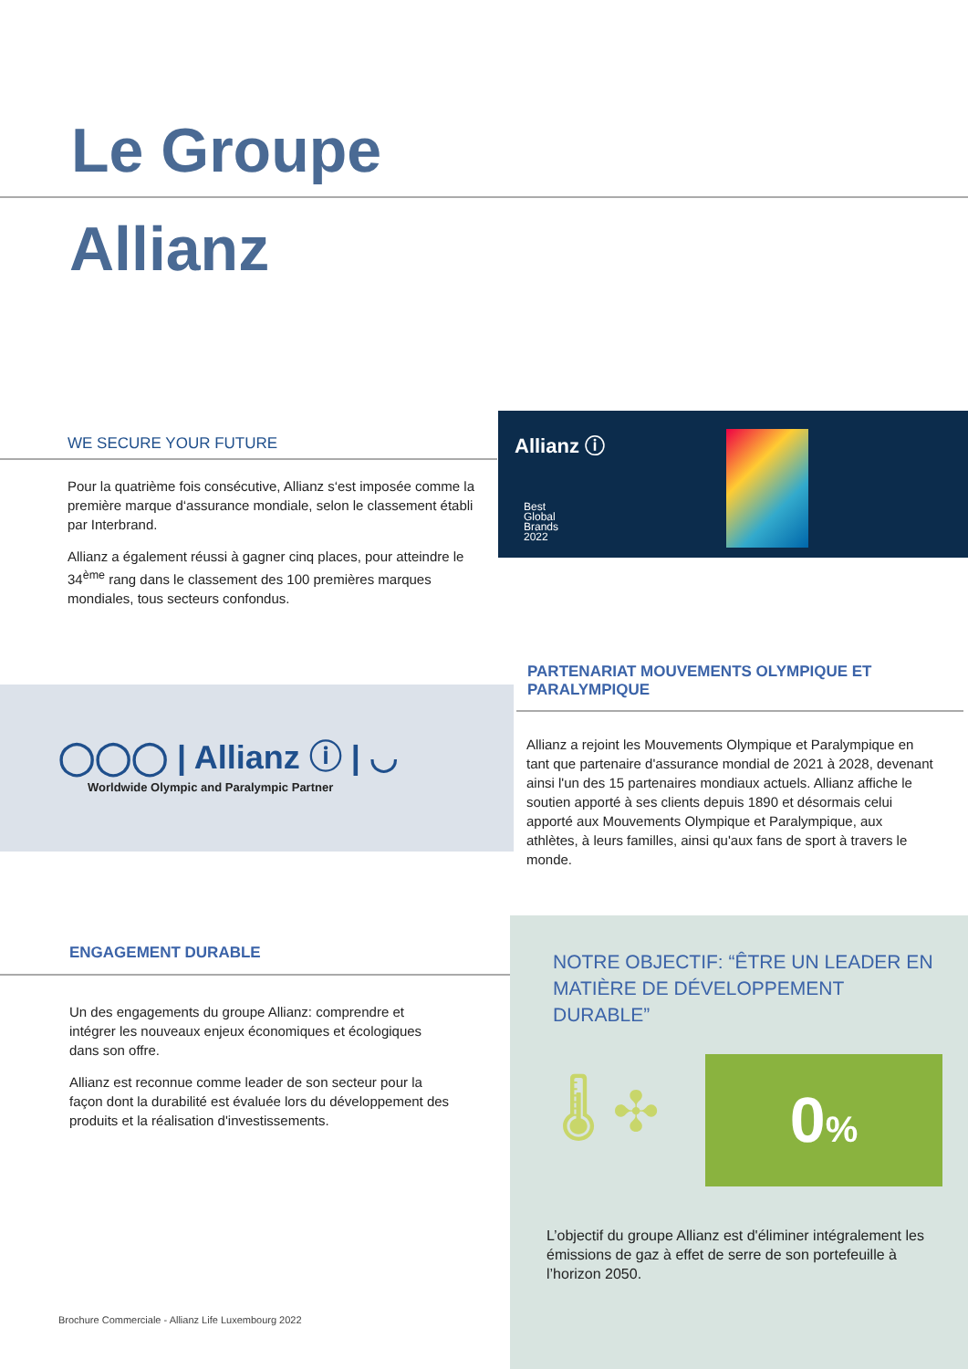Le Groupe
Allianz
WE SECURE YOUR FUTURE
Pour la quatrième fois consécutive, Allianz s‘est imposée comme la première marque d‘assurance mondiale, selon le classement établi par Interbrand.
Allianz a également réussi à gagner cinq places, pour atteindre le 34<sup>ème</sup> rang dans le classement des 100 premières marques mondiales, tous secteurs confondus.
Allianz ⓘ
Best
Global
Brands
2022
PARTENARIAT MOUVEMENTS OLYMPIQUE ET PARALYMPIQUE
◯◯◯ | Allianz ⓘ | ◡
Worldwide Olympic and Paralympic Partner
Allianz a rejoint les Mouvements Olympique et Paralympique en tant que partenaire d'assurance mondial de 2021 à 2028, devenant ainsi l'un des 15 partenaires mondiaux actuels. Allianz affiche le soutien apporté à ses clients depuis 1890 et désormais celui apporté aux Mouvements Olympique et Paralympique, aux athlètes, à leurs familles, ainsi qu'aux fans de sport à travers le monde.
ENGAGEMENT DURABLE
Un des engagements du groupe Allianz: comprendre et intégrer les nouveaux enjeux économiques et écologiques dans son offre.
Allianz est reconnue comme leader de son secteur pour la façon dont la durabilité est évaluée lors du développement des produits et la réalisation d'investissements.
Brochure Commerciale - Allianz Life Luxembourg 2022
NOTRE OBJECTIF: “ÊTRE UN LEADER EN MATIÈRE DE DÉVELOPPEMENT DURABLE”
🌡 ✣ 0%
L’objectif du groupe Allianz est d'éliminer intégralement les émissions de gaz à effet de serre de son portefeuille à l’horizon 2050.